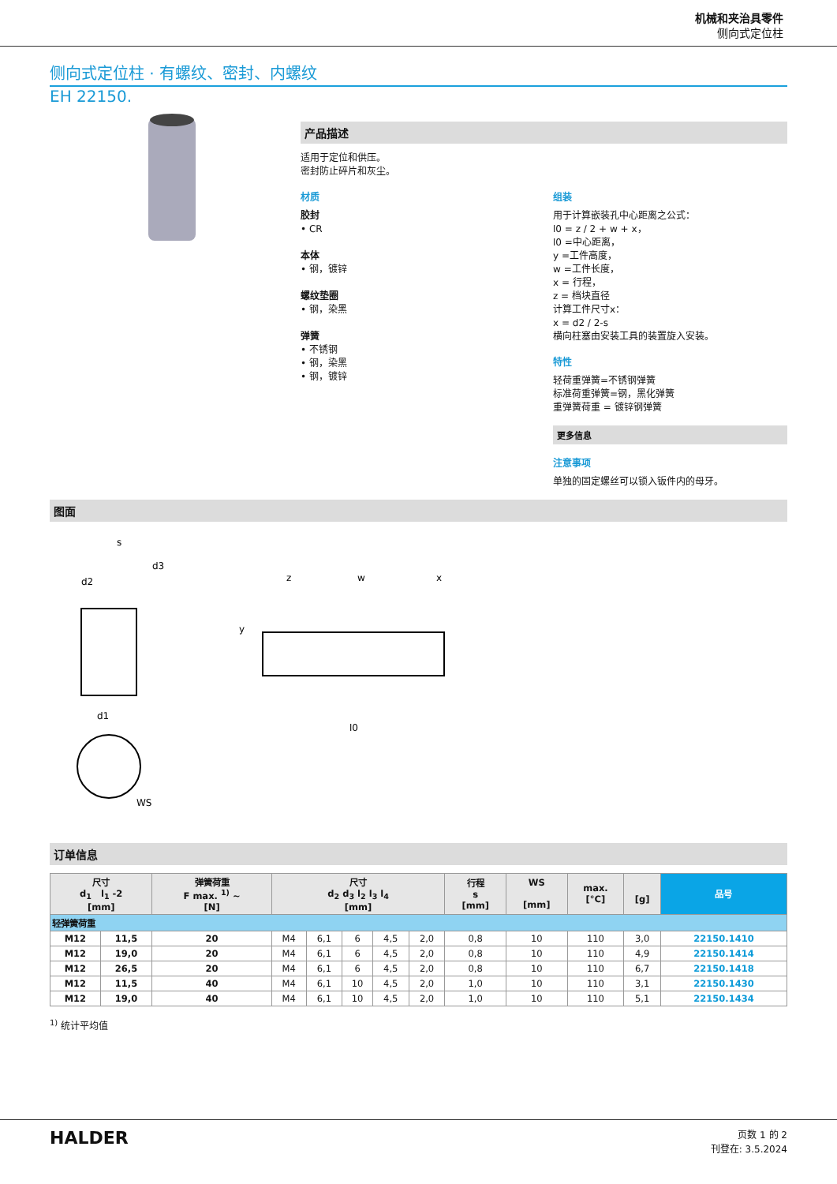机械和夹治具零件
侧向式定位柱
侧向式定位柱 · 有螺纹、密封、内螺纹
EH 22150.
产品描述
适用于定位和供压。
密封防止碎片和灰尘。
材质
胶封
• CR
本体
• 钢，镀锌
螺纹垫圈
• 钢，染黑
弹簧
• 不锈钢
• 钢，染黑
• 钢，镀锌
组装
用于计算嵌装孔中心距离之公式：
l0 = z / 2 + w + x，
l0 =中心距离，
y =工件高度，
w =工件长度，
x = 行程，
z = 档块直径
计算工件尺寸x：
x = d2 / 2-s
横向柱塞由安装工具的装置旋入安装。
特性
轻荷重弹簧=不锈钢弹簧
标准荷重弹簧=钢，黑化弹簧
重弹簧荷重 = 镀锌钢弹簧
更多信息
注意事项
单独的固定螺丝可以锁入钣件内的母牙。
图面
s
d3
d2
d1
z
w
x
y
l0
WS
订单信息
| 尺寸 d<sub>1</sub> l<sub>1</sub> -2 [mm] | | 弹簧荷重 F max. <sup>1)</sup> ~ [N] | 尺寸 d<sub>2</sub> d<sub>3</sub> l<sub>2</sub> l<sub>3</sub> l<sub>4</sub> [mm] | | | | | 行程 s [mm] | WS [mm] | max. [°C] | [g] | 品号 |
| --- | --- | --- | --- | --- | --- | --- | --- | --- | --- | --- | --- | --- |
| 轻弹簧荷重 | | | | | | | | | | | | |
| M12 | 11,5 | 20 | M4 | 6,1 | 6 | 4,5 | 2,0 | 0,8 | 10 | 110 | 3,0 | 22150.1410 |
| M12 | 19,0 | 20 | M4 | 6,1 | 6 | 4,5 | 2,0 | 0,8 | 10 | 110 | 4,9 | 22150.1414 |
| M12 | 26,5 | 20 | M4 | 6,1 | 6 | 4,5 | 2,0 | 0,8 | 10 | 110 | 6,7 | 22150.1418 |
| M12 | 11,5 | 40 | M4 | 6,1 | 10 | 4,5 | 2,0 | 1,0 | 10 | 110 | 3,1 | 22150.1430 |
| M12 | 19,0 | 40 | M4 | 6,1 | 10 | 4,5 | 2,0 | 1,0 | 10 | 110 | 5,1 | 22150.1434 |
<sup>1)</sup> 统计平均值
HALDER
页数 1 的 2
刊登在: 3.5.2024